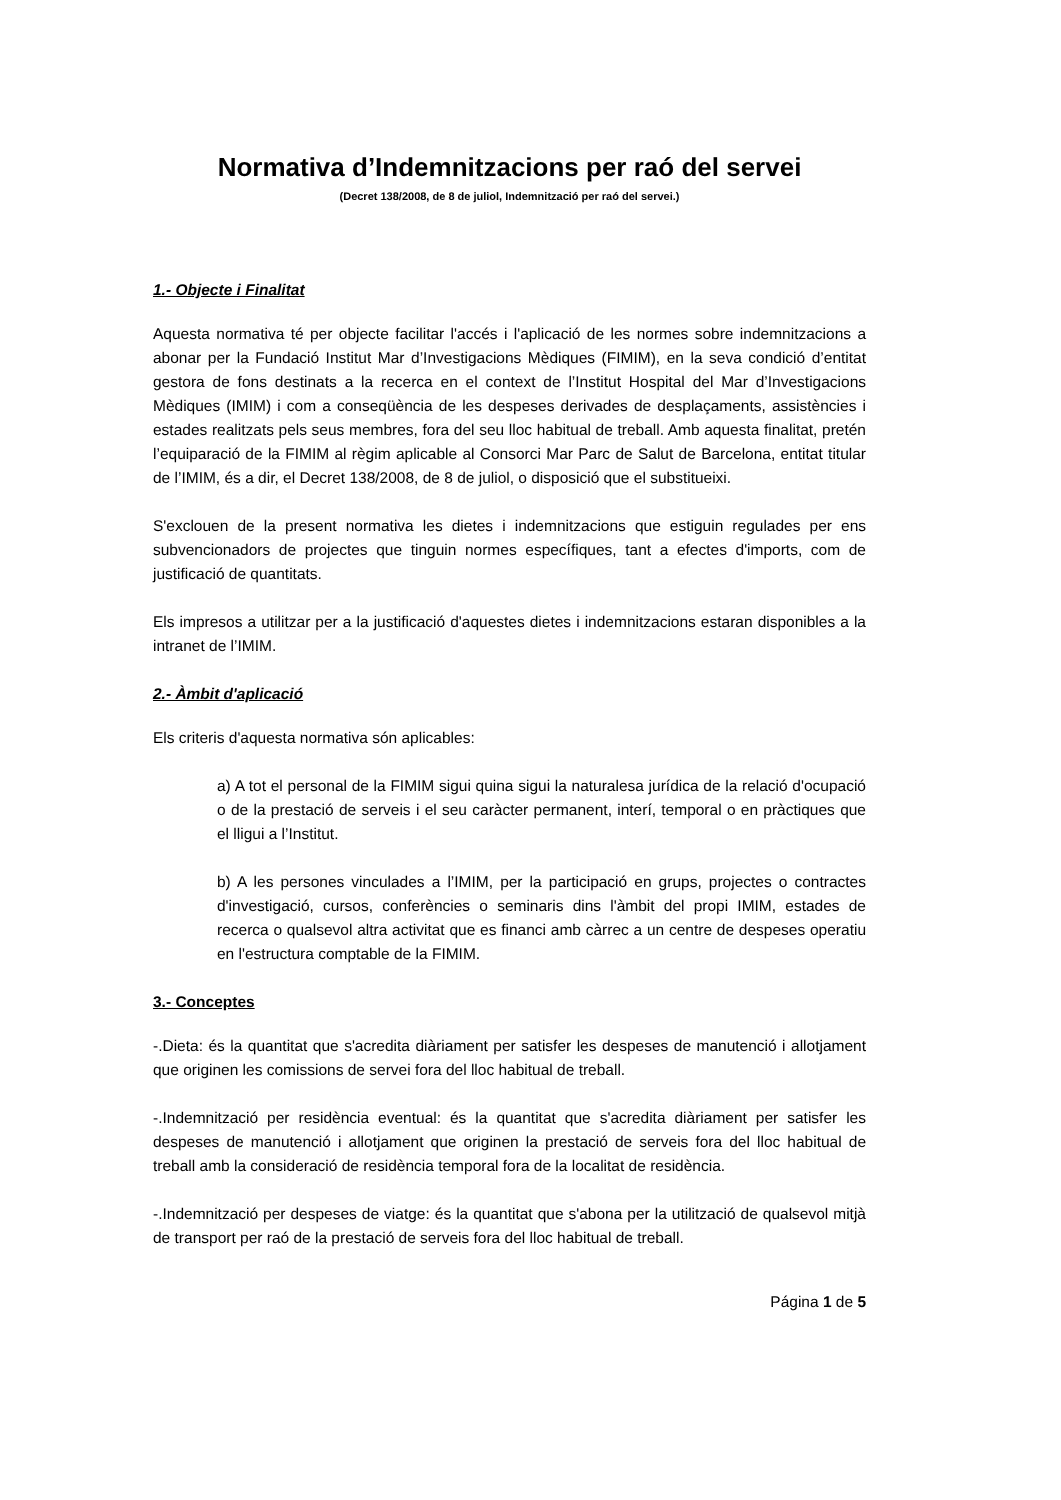Normativa d’Indemnitzacions per raó del servei
(Decret 138/2008, de 8 de juliol, Indemnització per raó del servei.)
1.- Objecte i Finalitat
Aquesta normativa té per objecte facilitar l'accés i l'aplicació de les normes sobre indemnitzacions a abonar per la Fundació Institut Mar d’Investigacions Mèdiques (FIMIM), en la seva condició d’entitat gestora de fons destinats a la recerca en el context de l’Institut Hospital del Mar d’Investigacions Mèdiques (IMIM) i com a conseqüència de les despeses derivades de desplaçaments, assistències i estades realitzats pels seus membres, fora del seu lloc habitual de treball. Amb aquesta finalitat, pretén l’equiparació de la FIMIM al règim aplicable al Consorci Mar Parc de Salut de Barcelona, entitat titular de l’IMIM, és a dir, el Decret 138/2008, de 8 de juliol, o disposició que el substitueixi.
S'exclouen de la present normativa les dietes i indemnitzacions que estiguin regulades per ens subvencionadors de projectes que tinguin normes específiques, tant a efectes d'imports, com de justificació de quantitats.
Els impresos a utilitzar per a la justificació d'aquestes dietes i indemnitzacions estaran disponibles a la intranet de l’IMIM.
2.- Àmbit d'aplicació
Els criteris d'aquesta normativa són aplicables:
a) A tot el personal de la FIMIM sigui quina sigui la naturalesa jurídica de la relació d'ocupació o de la prestació de serveis i el seu caràcter permanent, interí, temporal o en pràctiques que el lligui a l’Institut.
b) A les persones vinculades a l’IMIM, per la participació en grups, projectes o contractes d'investigació, cursos, conferències o seminaris dins l'àmbit del propi IMIM, estades de recerca o qualsevol altra activitat que es financi amb càrrec a un centre de despeses operatiu en l'estructura comptable de la FIMIM.
3.- Conceptes
-.Dieta: és la quantitat que s'acredita diàriament per satisfer les despeses de manutenció i allotjament que originen les comissions de servei fora del lloc habitual de treball.
-.Indemnització per residència eventual: és la quantitat que s'acredita diàriament per satisfer les despeses de manutenció i allotjament que originen la prestació de serveis fora del lloc habitual de treball amb la consideració de residència temporal fora de la localitat de residència.
-.Indemnització per despeses de viatge: és la quantitat que s'abona per la utilització de qualsevol mitjà de transport per raó de la prestació de serveis fora del lloc habitual de treball.
Página 1 de 5